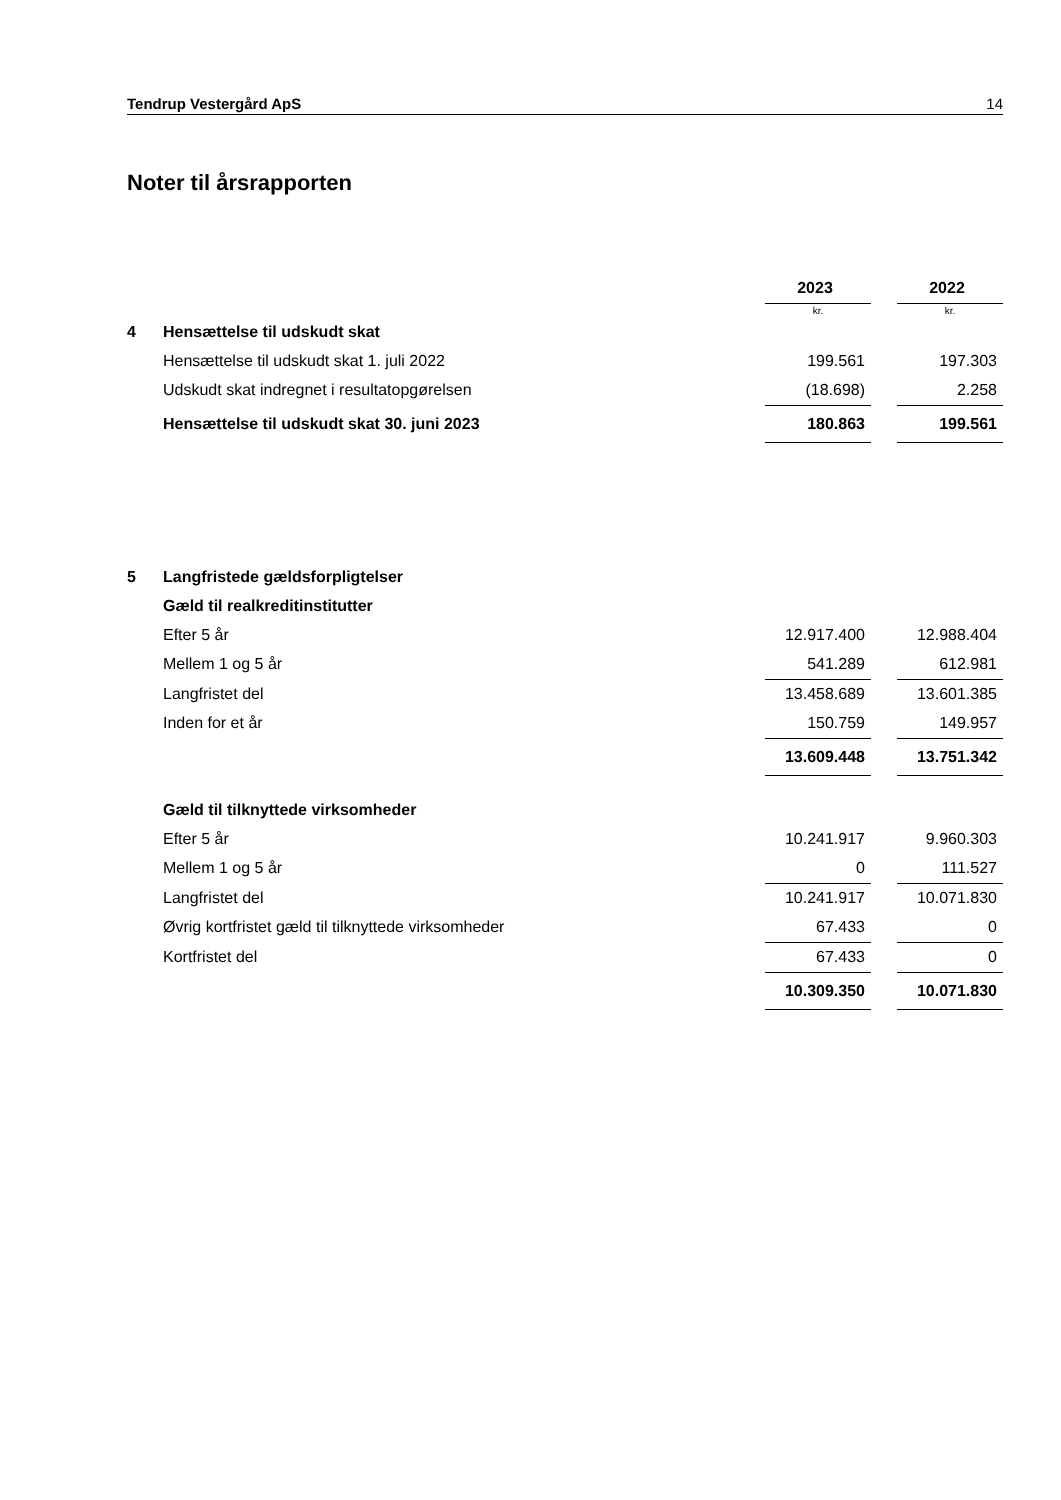Tendrup Vestergård ApS 14
Noter til årsrapporten
| | | 2023 | | 2022 |
| | | kr. | | kr. |
| 4 | Hensættelse til udskudt skat | | | |
| | Hensættelse til udskudt skat 1. juli 2022 | 199.561 | | 197.303 |
| | Udskudt skat indregnet i resultatopgørelsen | (18.698) | | 2.258 |
| | Hensættelse til udskudt skat 30. juni 2023 | 180.863 | | 199.561 |
| 5 | Langfristede gældsforpligtelser | | | |
| | Gæld til realkreditinstitutter | | | |
| | Efter 5 år | 12.917.400 | | 12.988.404 |
| | Mellem 1 og 5 år | 541.289 | | 612.981 |
| | Langfristet del | 13.458.689 | | 13.601.385 |
| | Inden for et år | 150.759 | | 149.957 |
| | | 13.609.448 | | 13.751.342 |
| | Gæld til tilknyttede virksomheder | | | |
| | Efter 5 år | 10.241.917 | | 9.960.303 |
| | Mellem 1 og 5 år | 0 | | 111.527 |
| | Langfristet del | 10.241.917 | | 10.071.830 |
| | Øvrig kortfristet gæld til tilknyttede virksomheder | 67.433 | | 0 |
| | Kortfristet del | 67.433 | | 0 |
| | | 10.309.350 | | 10.071.830 |